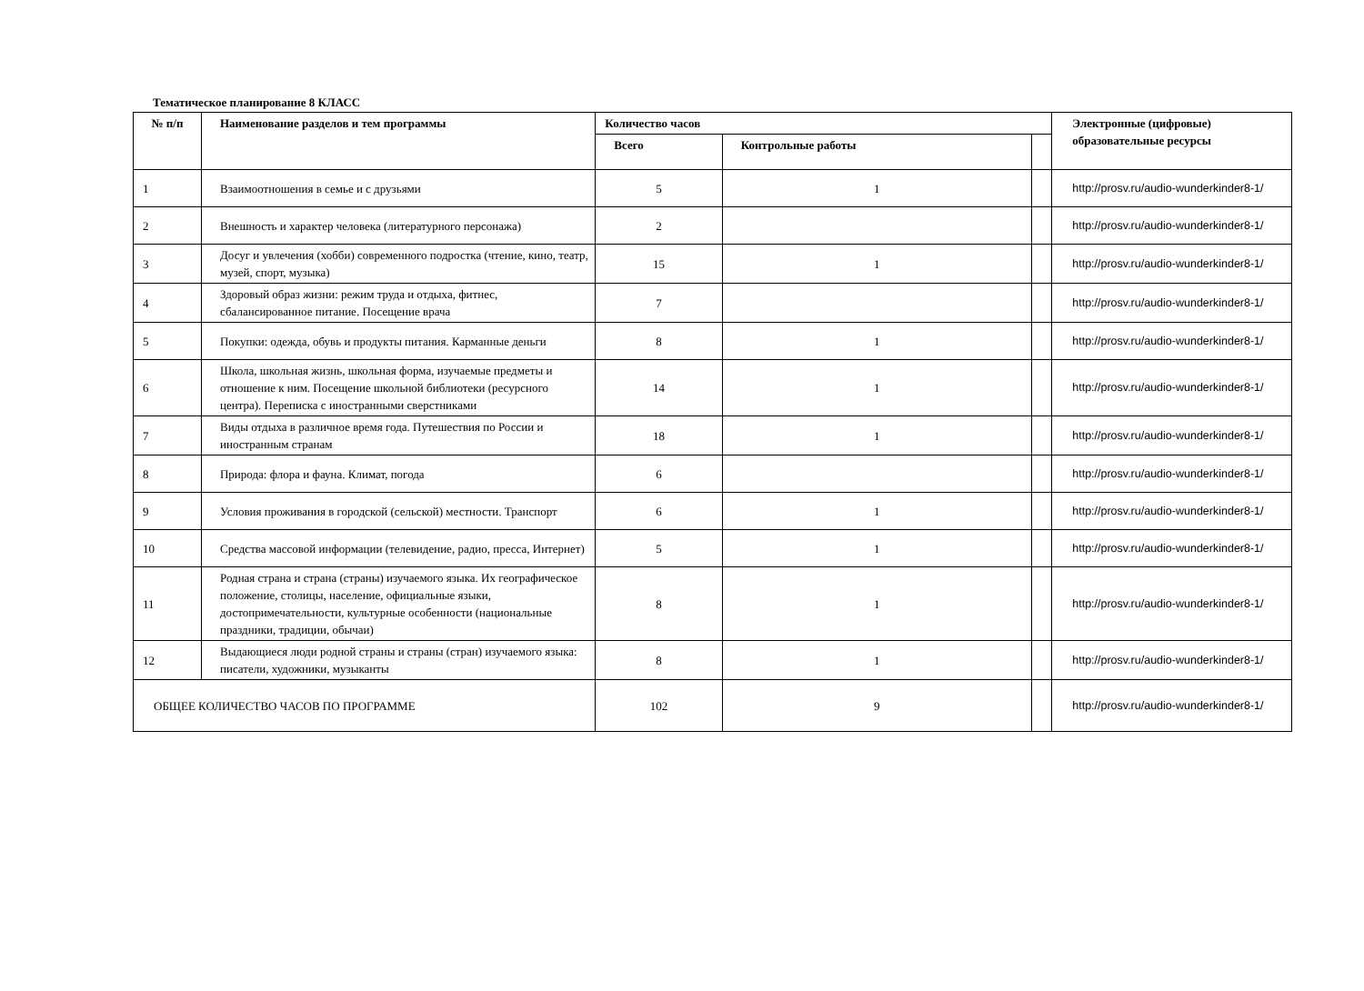Тематическое планирование 8 КЛАСС
| № п/п | Наименование разделов и тем программы | Количество часов | | | Электронные (цифровые) образовательные ресурсы |
| --- | --- | --- | --- | --- | --- |
| | | Всего | Контрольные работы | | |
| 1 | Взаимоотношения в семье и с друзьями | 5 | 1 | | http://prosv.ru/audio-wunderkinder8-1/ |
| 2 | Внешность и характер человека (литературного персонажа) | 2 | | | http://prosv.ru/audio-wunderkinder8-1/ |
| 3 | Досуг и увлечения (хобби) современного подростка (чтение, кино, театр, музей, спорт, музыка) | 15 | 1 | | http://prosv.ru/audio-wunderkinder8-1/ |
| 4 | Здоровый образ жизни: режим труда и отдыха, фитнес, сбалансированное питание. Посещение врача | 7 | | | http://prosv.ru/audio-wunderkinder8-1/ |
| 5 | Покупки: одежда, обувь и продукты питания. Карманные деньги | 8 | 1 | | http://prosv.ru/audio-wunderkinder8-1/ |
| 6 | Школа, школьная жизнь, школьная форма, изучаемые предметы и отношение к ним. Посещение школьной библиотеки (ресурсного центра). Переписка с иностранными сверстниками | 14 | 1 | | http://prosv.ru/audio-wunderkinder8-1/ |
| 7 | Виды отдыха в различное время года. Путешествия по России и иностранным странам | 18 | 1 | | http://prosv.ru/audio-wunderkinder8-1/ |
| 8 | Природа: флора и фауна. Климат, погода | 6 | | | http://prosv.ru/audio-wunderkinder8-1/ |
| 9 | Условия проживания в городской (сельской) местности. Транспорт | 6 | 1 | | http://prosv.ru/audio-wunderkinder8-1/ |
| 10 | Средства массовой информации (телевидение, радио, пресса, Интернет) | 5 | 1 | | http://prosv.ru/audio-wunderkinder8-1/ |
| 11 | Родная страна и страна (страны) изучаемого языка. Их географическое положение, столицы, население, официальные языки, достопримечательности, культурные особенности (национальные праздники, традиции, обычаи) | 8 | 1 | | http://prosv.ru/audio-wunderkinder8-1/ |
| 12 | Выдающиеся люди родной страны и страны (стран) изучаемого языка: писатели, художники, музыканты | 8 | 1 | | http://prosv.ru/audio-wunderkinder8-1/ |
| ОБЩЕЕ КОЛИЧЕСТВО ЧАСОВ ПО ПРОГРАММЕ | | 102 | 9 | | http://prosv.ru/audio-wunderkinder8-1/ |